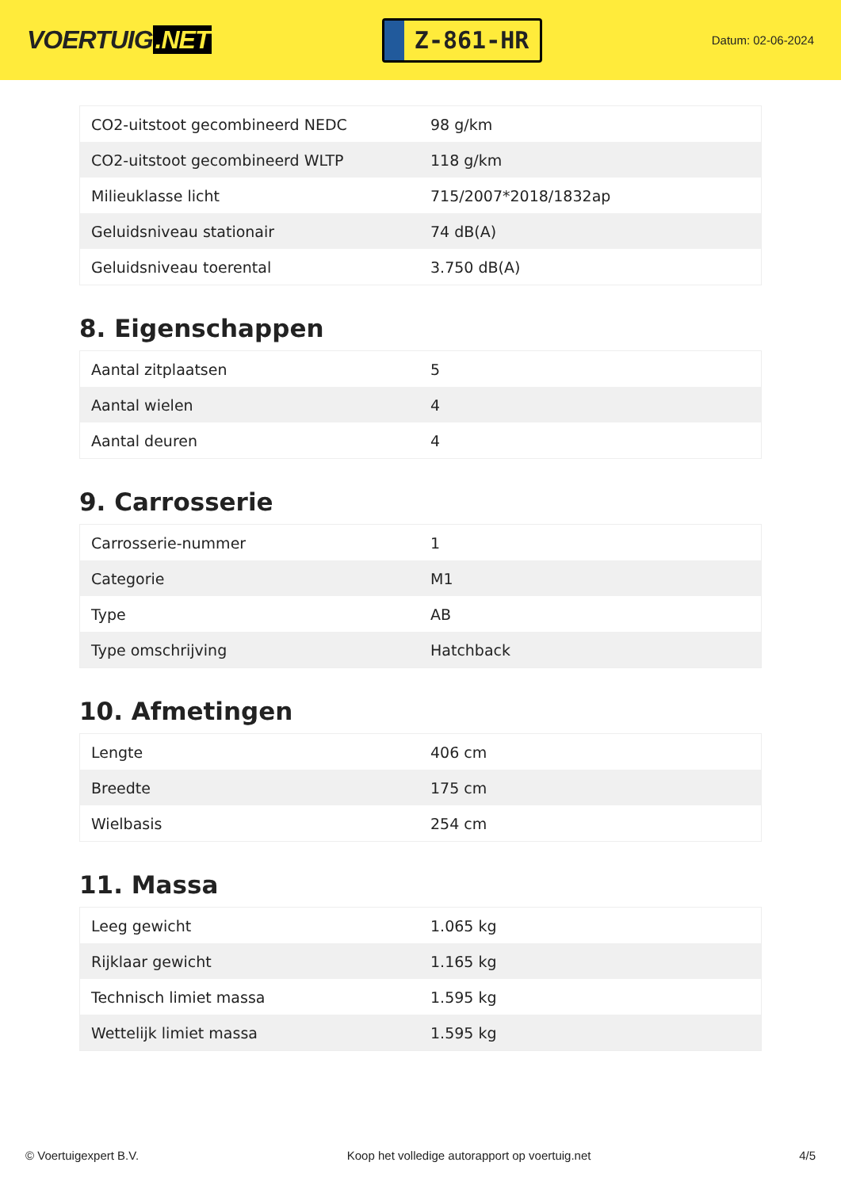VOERTUIG.NET
Z-861-HR
Datum: 02-06-2024
| CO2-uitstoot gecombineerd NEDC | 98 g/km |
| CO2-uitstoot gecombineerd WLTP | 118 g/km |
| Milieuklasse licht | 715/2007*2018/1832ap |
| Geluidsniveau stationair | 74 dB(A) |
| Geluidsniveau toerental | 3.750 dB(A) |
8. Eigenschappen
| Aantal zitplaatsen | 5 |
| Aantal wielen | 4 |
| Aantal deuren | 4 |
9. Carrosserie
| Carrosserie-nummer | 1 |
| Categorie | M1 |
| Type | AB |
| Type omschrijving | Hatchback |
10. Afmetingen
| Lengte | 406 cm |
| Breedte | 175 cm |
| Wielbasis | 254 cm |
11. Massa
| Leeg gewicht | 1.065 kg |
| Rijklaar gewicht | 1.165 kg |
| Technisch limiet massa | 1.595 kg |
| Wettelijk limiet massa | 1.595 kg |
© Voertuigexpert B.V. Koop het volledige autorapport op voertuig.net 4/5